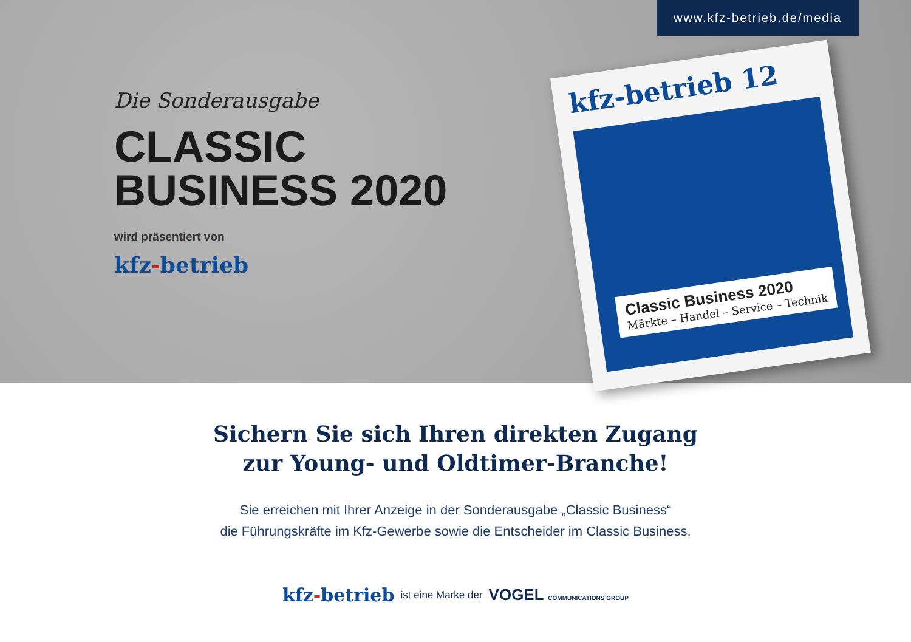www.kfz-betrieb.de/media
Die Sonderausgabe
CLASSIC
BUSINESS 2020
wird präsentiert von
kfz-betrieb
kfz-betrieb 12
Classic Business 2020
Märkte – Handel – Service – Technik
Sichern Sie sich Ihren direkten Zugang
zur Young- und Oldtimer-Branche!
Sie erreichen mit Ihrer Anzeige in der Sonderausgabe „Classic Business“
die Führungskräfte im Kfz-Gewerbe sowie die Entscheider im Classic Business.
kfz-betrieb ist eine Marke der VOGEL COMMUNICATIONS GROUP